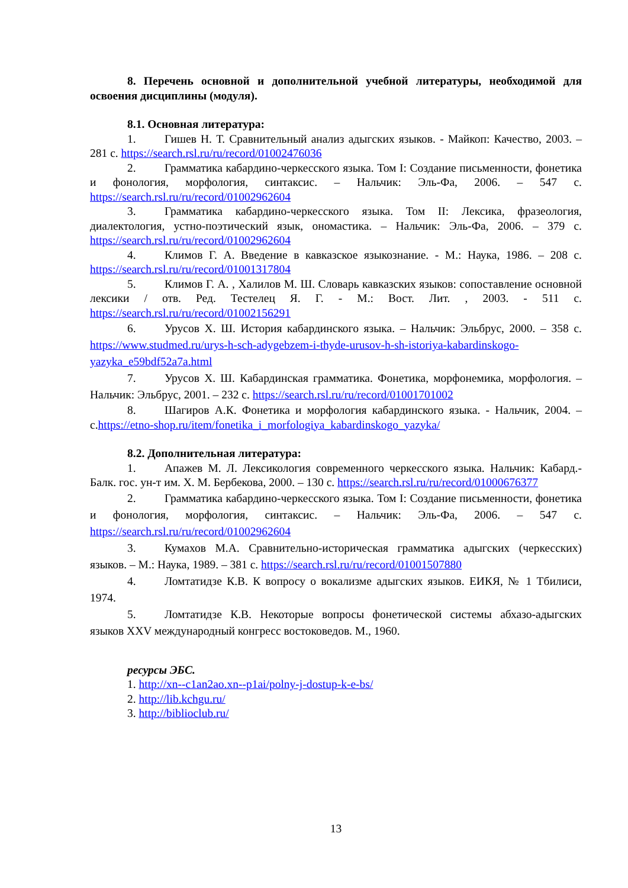8. Перечень основной и дополнительной учебной литературы, необходимой для освоения дисциплины (модуля).
8.1. Основная литература:
1. Гишев Н. Т. Сравнительный анализ адыгских языков. - Майкоп: Качество, 2003. – 281 с. https://search.rsl.ru/ru/record/01002476036
2. Грамматика кабардино-черкесского языка. Том I: Создание письменности, фонетика и фонология, морфология, синтаксис. – Нальчик: Эль-Фа, 2006. – 547 с. https://search.rsl.ru/ru/record/01002962604
3. Грамматика кабардино-черкесского языка. Том II: Лексика, фразеология, диалектология, устно-поэтический язык, ономастика. – Нальчик: Эль-Фа, 2006. – 379 с. https://search.rsl.ru/ru/record/01002962604
4. Климов Г. А. Введение в кавказское языкознание. - М.: Наука, 1986. – 208 с. https://search.rsl.ru/ru/record/01001317804
5. Климов Г. А. , Халилов М. Ш. Словарь кавказских языков: сопоставление основной лексики / отв. Ред. Тестелец Я. Г. - М.: Вост. Лит. , 2003. - 511 с. https://search.rsl.ru/ru/record/01002156291
6. Урусов Х. Ш. История кабардинского языка. – Нальчик: Эльбрус, 2000. – 358 с. https://www.studmed.ru/urys-h-sch-adygebzem-i-thyde-urusov-h-sh-istoriya-kabardinskogo-yazyka_e59bdf52a7a.html
7. Урусов Х. Ш. Кабардинская грамматика. Фонетика, морфонемика, морфология. – Нальчик: Эльбрус, 2001. – 232 с. https://search.rsl.ru/ru/record/01001701002
8. Шагиров А.К. Фонетика и морфология кабардинского языка. - Нальчик, 2004. – с.https://etno-shop.ru/item/fonetika_i_morfologiya_kabardinskogo_yazyka/
8.2. Дополнительная литература:
1. Апажев М. Л. Лексикология современного черкесского языка. Нальчик: Кабард.-Балк. гос. ун-т им. Х. М. Бербекова, 2000. – 130 с. https://search.rsl.ru/ru/record/01000676377
2. Грамматика кабардино-черкесского языка. Том I: Создание письменности, фонетика и фонология, морфология, синтаксис. – Нальчик: Эль-Фа, 2006. – 547 с. https://search.rsl.ru/ru/record/01002962604
3. Кумахов М.А. Сравнительно-историческая грамматика адыгских (черкесских) языков. – М.: Наука, 1989. – 381 с. https://search.rsl.ru/ru/record/01001507880
4. Ломтатидзе К.В. К вопросу о вокализме адыгских языков. ЕИКЯ, № 1 Тбилиси, 1974.
5. Ломтатидзе К.В. Некоторые вопросы фонетической системы абхазо-адыгских языков XXV международный конгресс востоковедов. М., 1960.
ресурсы ЭБС.
1. http://xn--c1an2ao.xn--p1ai/polny-j-dostup-k-e-bs/
2. http://lib.kchgu.ru/
3. http://biblioclub.ru/
13